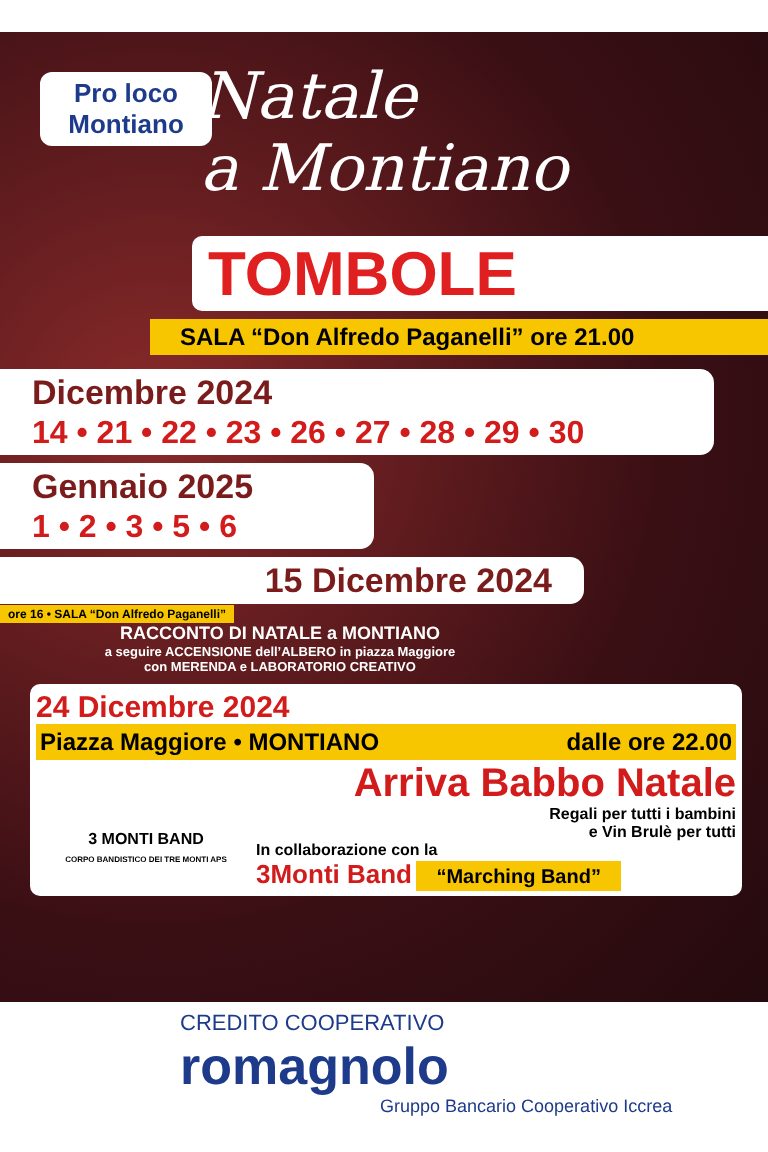Pro loco
Montiano
Natale
a Montiano
TOMBOLE
SALA “Don Alfredo Paganelli” ore 21.00
Dicembre 2024
14 • 21 • 22 • 23 • 26 • 27 • 28 • 29 • 30
Gennaio 2025
1 • 2 • 3 • 5 • 6
15 Dicembre 2024
ore 16 • SALA “Don Alfredo Paganelli”
RACCONTO DI NATALE a MONTIANO
a seguire ACCENSIONE dell’ALBERO in piazza Maggiore
con MERENDA e LABORATORIO CREATIVO
24 Dicembre 2024
Piazza Maggiore • MONTIANO dalle ore 22.00
3 MONTI BAND
CORPO BANDISTICO DEI TRE MONTI APS
Arriva Babbo Natale
Regali per tutti i bambini
e Vin Brulè per tutti
In collaborazione con la
3Monti Band “Marching Band”
CREDITO COOPERATIVO
romagnolo
Gruppo Bancario Cooperativo Iccrea